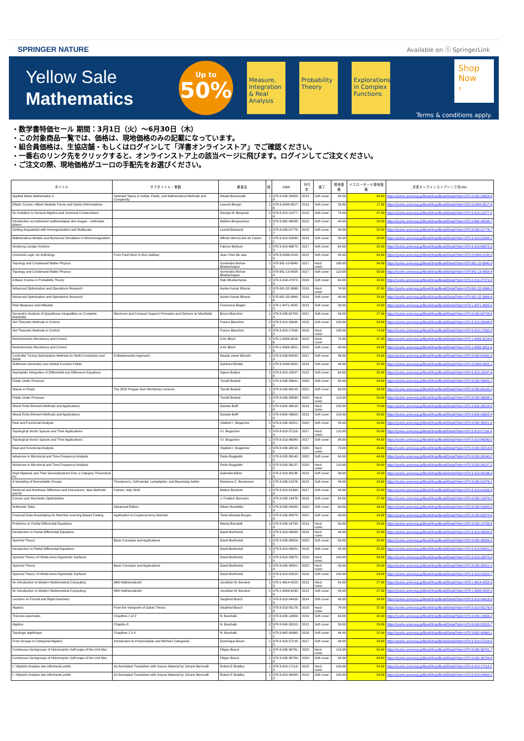SPRINGER NATURE Available on ⓢ SpringerLink
Yellow Sale
Mathematics
Up to
50%
Measure, Integration & Real Analysis
Probability Theory
Explorations in Complex Functions
Shop
Now
›
Terms & conditions apply.
・数学書特価セール 期間：3月1日（火）～6月30日（木）
・この対象商品一覧では、価格は、現地価格のみの記載になっています。
・組合員価格は、生協店舗・もしくはログインして「洋書オンラインストア」でご確認ください。
・一番右のリンク先をクリックすると、オンラインストア上の該当ページに飛びます。ログインしてご注文ください。
・ご注文の際、現地価格がユーロの手配先をお選びください。
| タイトル | サブタイトル・巻数 | 著者名 | 版 | ISBN | 刊行年 | 装丁 | 現地価格 | イエローセール現地価格 | 洋書オンラインストアリンク先URL |
| --- | --- | --- | --- | --- | --- | --- | --- | --- | --- |
| Applied Wave Mathematics II | Selected Topics in Solids, Fluids, and Mathematical Methods and Complexity | Arkadi Berezovski | 1 | 978-3-030-29953-8 | 2019 | Soft cover | 84.99 | 44.99 | https://yosho.univcoop.jp/BookShop/Book/Detail?isbn=978-3-030-29953-8 |
| Elliptic Curves, Hilbert Modular Forms and Galois Deformations | | Laurent Berger | 1 | 978-3-0348-0617-6 | 2013 | Soft cover | 29.99 | 17.99 | https://yosho.univcoop.jp/BookShop/Book/Detail?isbn=978-3-0348-0617-6 |
| An Invitation to General Algebra and Universal Constructions | | George M. Bergman | 2 | 978-3-319-11477-4 | 2015 | Soft cover | 74.99 | 37.99 | https://yosho.univcoop.jp/BookShop/Book/Detail?isbn=978-3-319-11477-4 |
| Introduction au traitement mathématique des images - méthodes détern | | Maïtine Bergounioux | 1 | 978-3-662-46538-7 | 2015 | Soft cover | 44.99 | 22.99 | https://yosho.univcoop.jp/BookShop/Book/Detail?isbn=978-3-662-46538-7 |
| Getting Acquainted with Homogenization and Multiscale | | Leonid Berlyand | 1 | 978-3-030-01776-7 | 2018 | Soft cover | 44.99 | 22.99 | https://yosho.univcoop.jp/BookShop/Book/Detail?isbn=978-3-030-01776-7 |
| Mathematical Models and Numerical Simulation in Electromagnetism | | Alfredo Bermú dez de Castro | 1 | 978-3-319-02948-1 | 2014 | Soft cover | 59.99 | 29.99 | https://yosho.univcoop.jp/BookShop/Book/Detail?isbn=978-3-319-02948-1 |
| Ginzburg-Landau Vortices | | Fabrice Bethuel | 1 | 978-3-319-66672-3 | 2017 | Soft cover | 64.99 | 32.99 | https://yosho.univcoop.jp/BookShop/Book/Detail?isbn=978-3-319-66672-3 |
| Universal Logic: An Anthology | From Paul Hertz to Dov Gabbay | Jean-Yves Bé ziau | 1 | 978-3-0346-0144-3 | 2012 | Soft cover | 84.99 | 44.99 | https://yosho.univcoop.jp/BookShop/Book/Detail?isbn=978-3-0346-0144-3 |
| Topology and Condensed Matter Physics | | Somendra Mohan Bhattacharjee | 1 | 978-981-10-6840-9 | 2017 | Hard cover | 169.99 | 84.99 | https://yosho.univcoop.jp/BookShop/Book/Detail?isbn=978-981-10-6840-9 |
| Topology and Condensed Matter Physics | | Somendra Mohan Bhattacharjee | 1 | 978-981-13-4958-4 | 2017 | Soft cover | 119.99 | 59.99 | https://yosho.univcoop.jp/BookShop/Book/Detail?isbn=978-981-13-4958-4 |
| A Basic Course in Probability Theory | | Rabi Bhattacharya | 2 | 978-3-319-47972-9 | 2016 | Soft cover | 64.99 | 32.99 | https://yosho.univcoop.jp/BookShop/Book/Detail?isbn=978-3-319-47972-9 |
| Advanced Optimization and Operations Research | | Asoke Kumar Bhunia | 1 | 978-981-32-9966-5 | 2019 | Hard cover | 74.99 | 37.99 | https://yosho.univcoop.jp/BookShop/Book/Detail?isbn=978-981-32-9966-5 |
| Advanced Optimization and Operations Research | | Asoke Kumar Bhunia | 1 | 978-981-32-9969-6 | 2019 | Soft cover | 49.99 | 24.99 | https://yosho.univcoop.jp/BookShop/Book/Detail?isbn=978-981-32-9969-6 |
| Risk Measures and Attitudes | | Francesca Biagini | 1 | 978-1-4471-4925-5 | 2013 | Soft cover | 39.99 | 19.99 | https://yosho.univcoop.jp/BookShop/Book/Detail?isbn=978-1-4471-4925-5 |
| Geometric Analysis of Quasilinear Inequalities on Complete Manifolds | Maximum and Compact Support Principles and Detours on Manifolds | Bruno Bianchini | 1 | 978-3-030-62703-4 | 2021 | Soft cover | 54.99 | 27.99 | https://yosho.univcoop.jp/BookShop/Book/Detail?isbn=978-3-030-62703-4 |
| Set-Theoretic Methods in Control | | Franco Blanchini | 2 | 978-3-319-33048-8 | 2015 | Soft cover | 109.99 | 54.99 | https://yosho.univcoop.jp/BookShop/Book/Detail?isbn=978-3-319-33048-8 |
| Set-Theoretic Methods in Control | | Franco Blanchini | 2 | 978-3-319-17932-2 | 2015 | Hard cover | 149.99 | 74.99 | https://yosho.univcoop.jp/BookShop/Book/Detail?isbn=978-3-319-17932-2 |
| Nonholonomic Mechanics and Control | | A.M. Bloch | 2 | 978-1-4939-3016-6 | 2015 | Hard cover | 74.99 | 37.99 | https://yosho.univcoop.jp/BookShop/Book/Detail?isbn=978-1-4939-3016-6 |
| Nonholonomic Mechanics and Control | | A.M. Bloch | 2 | 978-1-4939-3821-6 | 2015 | Soft cover | 49.99 | 24.99 | https://yosho.univcoop.jp/BookShop/Book/Detail?isbn=978-1-4939-3821-6 |
| Controller Tuning Optimization Methods for Multi-Constraints and Nonlir | A Metaheuristic Approach | Maude Josée Blondin | 1 | 978-3-030-64540-3 | 2021 | Soft cover | 49.99 | 24.99 | https://yosho.univcoop.jp/BookShop/Book/Detail?isbn=978-3-030-64540-3 |
| Arithmetic Geometry over Global Function Fields | | Gebhard Böckle | 1 | 978-3-0348-0852-1 | 2014 | Soft cover | 44.99 | 22.99 | https://yosho.univcoop.jp/BookShop/Book/Detail?isbn=978-3-0348-0852-1 |
| Asymptotic Integration of Differential and Difference Equations | | Sigrun Bodine | 1 | 978-3-319-18247-6 | 2015 | Soft cover | 64.99 | 32.99 | https://yosho.univcoop.jp/BookShop/Book/Detail?isbn=978-3-319-18247-6 |
| Fluids Under Pressure | | Tomáš Bodnár | 1 | 978-3-030-39641-1 | 2020 | Soft cover | 84.99 | 44.99 | https://yosho.univcoop.jp/BookShop/Book/Detail?isbn=978-3-030-39641-1 |
| Waves in Flows | The 2018 Prague-Sum Workshop Lectures | Tomáš Bodnár | 1 | 978-3-030-68143-2 | 2021 | Soft cover | 69.99 | 34.99 | https://yosho.univcoop.jp/BookShop/Book/Detail?isbn=978-3-030-68143-2 |
| Fluids Under Pressure | | Tomáš Bodnár | 1 | 978-3-030-39638-1 | 2020 | Hard cover | 119.99 | 59.99 | https://yosho.univcoop.jp/BookShop/Book/Detail?isbn=978-3-030-39638-1 |
| Mixed Finite Element Methods and Applications | | Daniele Boffi | 1 | 978-3-642-36518-8 | 2013 | Hard cover | 159.99 | 79.99 | https://yosho.univcoop.jp/BookShop/Book/Detail?isbn=978-3-642-36518-8 |
| Mixed Finite Element Methods and Applications | | Daniele Boffi | 1 | 978-3-642-43602-4 | 2013 | Soft cover | 114.99 | 59.99 | https://yosho.univcoop.jp/BookShop/Book/Detail?isbn=978-3-642-43602-4 |
| Real and Functional Analysis | | Vladimir I. Bogachev | 1 | 978-3-030-38221-6 | 2020 | Soft cover | 59.99 | 29.99 | https://yosho.univcoop.jp/BookShop/Book/Detail?isbn=978-3-030-38221-6 |
| Topological Vector Spaces and Their Applications | | V.I. Bogachev | 1 | 978-3-319-57116-4 | 2017 | Hard cover | 119.99 | 59.99 | https://yosho.univcoop.jp/BookShop/Book/Detail?isbn=978-3-319-57116-4 |
| Topological Vector Spaces and Their Applications | | V.I. Bogachev | 1 | 978-3-319-86080-0 | 2017 | Soft cover | 84.99 | 44.99 | https://yosho.univcoop.jp/BookShop/Book/Detail?isbn=978-3-319-86080-0 |
| Real and Functional Analysis | | Vladimir I. Bogachev | 1 | 978-3-030-38218-6 | 2020 | Hard cover | 79.99 | 39.99 | https://yosho.univcoop.jp/BookShop/Book/Detail?isbn=978-3-030-38218-6 |
| Advances in Microlocal and Time-Frequency Analysis | | Paolo Boggiatto | 1 | 978-3-030-36140-2 | 2020 | Soft cover | 84.99 | 44.99 | https://yosho.univcoop.jp/BookShop/Book/Detail?isbn=978-3-030-36140-2 |
| Advances in Microlocal and Time-Frequency Analysis | | Paolo Boggiatto | 1 | 978-3-030-36137-2 | 2020 | Hard cover | 119.99 | 59.99 | https://yosho.univcoop.jp/BookShop/Book/Detail?isbn=978-3-030-36137-2 |
| Hopf Algebras and Their Generalizations from a Category Theoretical Po | | Gabriella Böhm | 1 | 978-3-319-98136-9 | 2018 | Soft cover | 39.99 | 19.99 | https://yosho.univcoop.jp/BookShop/Book/Detail?isbn=978-3-319-98136-9 |
| A Sampling of Remarkable Groups | Thompson's, Self-similar, Lamplighter, and Baumslag-Solitar | Marianna C. Bonanome | 1 | 978-3-030-01976-1 | 2018 | Soft cover | 49.99 | 24.99 | https://yosho.univcoop.jp/BookShop/Book/Detail?isbn=978-3-030-01976-1 |
| Nonlocal and Nonlinear Diffusions and Interactions: New Methods and Di | Cetraro, Italy 2016 | Matteo Bonforte | 1 | 978-3-319-61493-9 | 2017 | Soft cover | 44.99 | 22.99 | https://yosho.univcoop.jp/BookShop/Book/Detail?isbn=978-3-319-61493-9 |
| Convex and Stochastic Optimization | | J. Frédéric Bonnans | 1 | 978-3-030-14976-5 | 2019 | Soft cover | 54.99 | 27.99 | https://yosho.univcoop.jp/BookShop/Book/Detail?isbn=978-3-030-14976-5 |
| Arithmetic Tales | Advanced Edition | Olivier Bordellès | 2 | 978-3-030-54945-9 | 2020 | Soft cover | 69.99 | 34.99 | https://yosho.univcoop.jp/BookShop/Book/Detail?isbn=978-3-030-54945-9 |
| Financial Data Resampling for Machine Learning Based Trading | Application to Cryptocurrency Markets | Tomé Almeida Borges | 1 | 978-3-030-68378-8 | 2021 | Soft cover | 49.99 | 24.99 | https://yosho.univcoop.jp/BookShop/Book/Detail?isbn=978-3-030-68378-8 |
| Problems on Partial Differential Equations | | Maciej Borodzik | 1 | 978-3-030-14733-4 | 2019 | Hard cover | 59.99 | 29.99 | https://yosho.univcoop.jp/BookShop/Book/Detail?isbn=978-3-030-14733-4 |
| Introduction to Partial Differential Equations | | David Borthwick | 1 | 978-3-319-48934-6 | 2016 | Hard cover | 44.99 | 22.99 | https://yosho.univcoop.jp/BookShop/Book/Detail?isbn=978-3-319-48934-6 |
| Spectral Theory | Basic Concepts and Applications | David Borthwick | 1 | 978-3-030-38004-5 | 2020 | Soft cover | 59.99 | 29.99 | https://yosho.univcoop.jp/BookShop/Book/Detail?isbn=978-3-030-38004-5 |
| Introduction to Partial Differential Equations | | David Borthwick | 1 | 978-3-319-84051-2 | 2016 | Soft cover | 44.99 | 22.99 | https://yosho.univcoop.jp/BookShop/Book/Detail?isbn=978-3-319-84051-2 |
| Spectral Theory of Infinite-Area Hyperbolic Surfaces | | David Borthwick | 2 | 978-3-319-33875-0 | 2016 | Hard cover | 109.99 | 54.99 | https://yosho.univcoop.jp/BookShop/Book/Detail?isbn=978-3-319-33875-0 |
| Spectral Theory | Basic Concepts and Applications | David Borthwick | 1 | 978-3-030-38001-4 | 2020 | Hard cover | 59.99 | 29.99 | https://yosho.univcoop.jp/BookShop/Book/Detail?isbn=978-3-030-38001-4 |
| Spectral Theory of Infinite-Area Hyperbolic Surfaces | | David Borthwick | 2 | 978-3-319-81622-7 | 2016 | Soft cover | 109.99 | 54.99 | https://yosho.univcoop.jp/BookShop/Book/Detail?isbn=978-3-319-81622-7 |
| An Introduction to Modern Mathematical Computing | With Mathematica® | Jonathan M. Borwein | 1 | 978-1-4614-4252-3 | 2012 | Hard cover | 54.99 | 27.99 | https://yosho.univcoop.jp/BookShop/Book/Detail?isbn=978-1-4614-4252-3 |
| An Introduction to Modern Mathematical Computing | With Mathematica® | Jonathan M. Borwein | 1 | 978-1-4939-4295-4 | 2012 | Soft cover | 54.99 | 27.99 | https://yosho.univcoop.jp/BookShop/Book/Detail?isbn=978-1-4939-4295-4 |
| Lectures on Formal and Rigid Geometry | | Siegfried Bosch | 1 | 978-3-319-04416-3 | 2014 | Soft cover | 49.99 | 24.99 | https://yosho.univcoop.jp/BookShop/Book/Detail?isbn=978-3-319-04416-3 |
| Algebra | From the Viewpoint of Galois Theory | Siegfried Bosch | 1 | 978-3-319-95176-8 | 2018 | Hard cover | 74.99 | 37.99 | https://yosho.univcoop.jp/BookShop/Book/Detail?isbn=978-3-319-95176-8 |
| Théories spectrales | Chapitres 1 et 2 | N. Bourbaki | 2 | 978-3-030-14063-2 | 2019 | Soft cover | 64.99 | 32.99 | https://yosho.univcoop.jp/BookShop/Book/Detail?isbn=978-3-030-14063-2 |
| Algèbre | Chapitre 8 | N. Bourbaki | 2 | 978-3-540-35315-7 | 2012 | Soft cover | 59.99 | 29.99 | https://yosho.univcoop.jp/BookShop/Book/Detail?isbn=978-3-540-35315-7 |
| Topologie algébrique | Chapitres 1 à 4 | N. Bourbaki | 1 | 978-3-662-49360-1 | 2016 | Soft cover | 44.99 | 22.99 | https://yosho.univcoop.jp/BookShop/Book/Detail?isbn=978-3-662-49360-1 |
| From Groups to Categorial Algebra | Introduction to Protomodular and Mal'tsev Categories | Dominique Bourn | 1 | 978-3-319-57218-5 | 2017 | Soft cover | 49.99 | 24.99 | https://yosho.univcoop.jp/BookShop/Book/Detail?isbn=978-3-319-57218-5 |
| Continuous Semigroups of Holomorphic Self-maps of the Unit Disc | | Filippo Bracci | 1 | 978-3-030-36781-7 | 2020 | Hard cover | 119.99 | 59.99 | https://yosho.univcoop.jp/BookShop/Book/Detail?isbn=978-3-030-36781-7 |
| Continuous Semigroups of Holomorphic Self-maps of the Unit Disc | | Filippo Bracci | 1 | 978-3-030-36784-8 | 2020 | Soft cover | 84.99 | 44.99 | https://yosho.univcoop.jp/BookShop/Book/Detail?isbn=978-3-030-36784-8 |
| L' Hôpital's Analyse des infiniments petits | An Annotated Translation with Source Material by Johann Bernoulli | Robert E Bradley | 1 | 978-3-319-17114-2 | 2015 | Hard cover | 109.99 | 54.99 | https://yosho.univcoop.jp/BookShop/Book/Detail?isbn=978-3-319-17114-2 |
| L' Hôpital's Analyse des infiniments petits | An Annotated Translation with Source Material by Johann Bernoulli | Robert E Bradley | 1 | 978-3-319-34494-2 | 2015 | Soft cover | 109.99 | 54.99 | https://yosho.univcoop.jp/BookShop/Book/Detail?isbn=978-3-319-34494-2 |